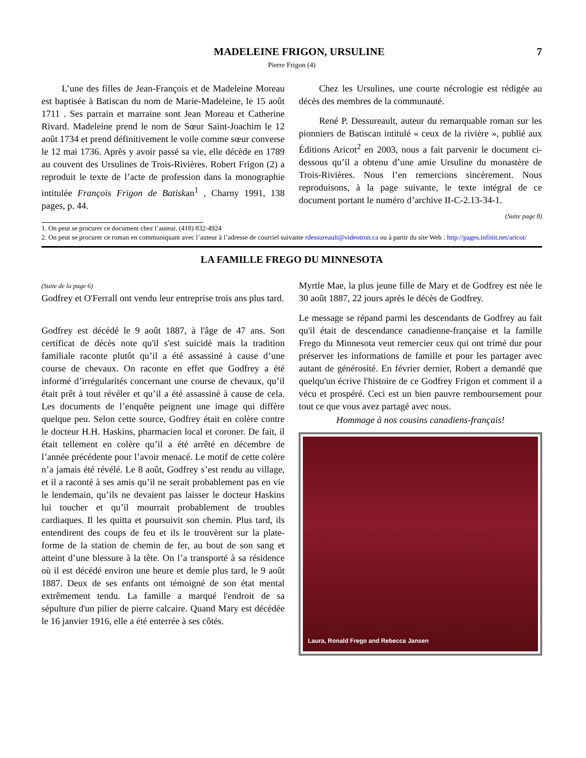MADELEINE FRIGON, URSULINE 7
Pierre Frigon (4)
L’une des filles de Jean-François et de Madeleine Moreau est baptisée à Batiscan du nom de Marie-Madeleine, le 15 août 1711 . Ses parrain et marraine sont Jean Moreau et Catherine Rivard. Madeleine prend le nom de Sœur Saint-Joachim le 12 août 1734 et prend définitivement le voile comme sœur converse le 12 mai 1736. Après y avoir passé sa vie, elle décède en 1789 au couvent des Ursulines de Trois-Rivières. Robert Frigon (2) a reproduit le texte de l’acte de profession dans la monographie intitulée François Frigon de Batiskan<sup>1</sup> , Charny 1991, 138 pages, p. 44.
Chez les Ursulines, une courte nécrologie est rédigée au décès des membres de la communauté.
René P. Dessureault, auteur du remarquable roman sur les pionniers de Batiscan intitulé « ceux de la rivière », publié aux Éditions Aricot<sup>2</sup> en 2003, nous a fait parvenir le document ci-dessous qu’il a obtenu d’une amie Ursuline du monastère de Trois-Rivières. Nous l’en remercions sincèrement. Nous reproduisons, à la page suivante, le texte intégral de ce document portant le numéro d’archive II-C-2.13-34-1.
(Suite page 8)
1. On peut se procurer ce document chez l’auteur. (418) 832-4924
2. On peut se procurer ce roman en communiquant avec l’auteur à l’adresse de courriel suivante rdessureault@videotron.ca ou à partir du site Web : http://pages.infinit.net/aricot/
LA FAMILLE FREGO DU MINNESOTA
(Suite de la page 6)
Godfrey et O'Ferrall ont vendu leur entreprise trois ans plus tard.
Godfrey est décédé le 9 août 1887, à l'âge de 47 ans. Son certificat de décès note qu'il s'est suicidé mais la tradition familiale raconte plutôt qu’il a été assassiné à cause d’une course de chevaux. On raconte en effet que Godfrey a été informé d’irrégularités concernant une course de chevaux, qu’il était prêt à tout révéler et qu’il a été assassiné à cause de cela. Les documents de l’enquête peignent une image qui diffère quelque peu. Selon cette source, Godfrey était en colère contre le docteur H.H. Haskins, pharmacien local et coroner. De fait, il était tellement en colère qu’il a été arrêté en décembre de l’année précédente pour l’avoir menacé. Le motif de cette colère n’a jamais été révélé. Le 8 août, Godfrey s’est rendu au village, et il a raconté à ses amis qu’il ne serait probablement pas en vie le lendemain, qu’ils ne devaient pas laisser le docteur Haskins lui toucher et qu’il mourrait probablement de troubles cardiaques. Il les quitta et poursuivit son chemin. Plus tard, ils entendirent des coups de feu et ils le trouvèrent sur la plate-forme de la station de chemin de fer, au bout de son sang et atteint d’une blessure à la tête. On l’a transporté à sa résidence où il est décédé environ une heure et demie plus tard, le 9 août 1887. Deux de ses enfants ont témoigné de son état mental extrêmement tendu. La famille a marqué l'endroit de sa sépulture d'un pilier de pierre calcaire. Quand Mary est décédée le 16 janvier 1916, elle a été enterrée à ses côtés.
Myrtle Mae, la plus jeune fille de Mary et de Godfrey est née le 30 août 1887, 22 jours après le décès de Godfrey.
Le message se répand parmi les descendants de Godfrey au fait qu'il était de descendance canadienne-française et la famille Frego du Minnesota veut remercier ceux qui ont trimé dur pour préserver les informations de famille et pour les partager avec autant de générosité. En février dernier, Robert a demandé que quelqu'un écrive l'histoire de ce Godfrey Frigon et comment il a vécu et prospéré. Ceci est un bien pauvre remboursement pour tout ce que vous avez partagé avec nous.
Hommage à nos cousins canadiens-français!
Laura, Ronald Frego and Rebecca Jansen